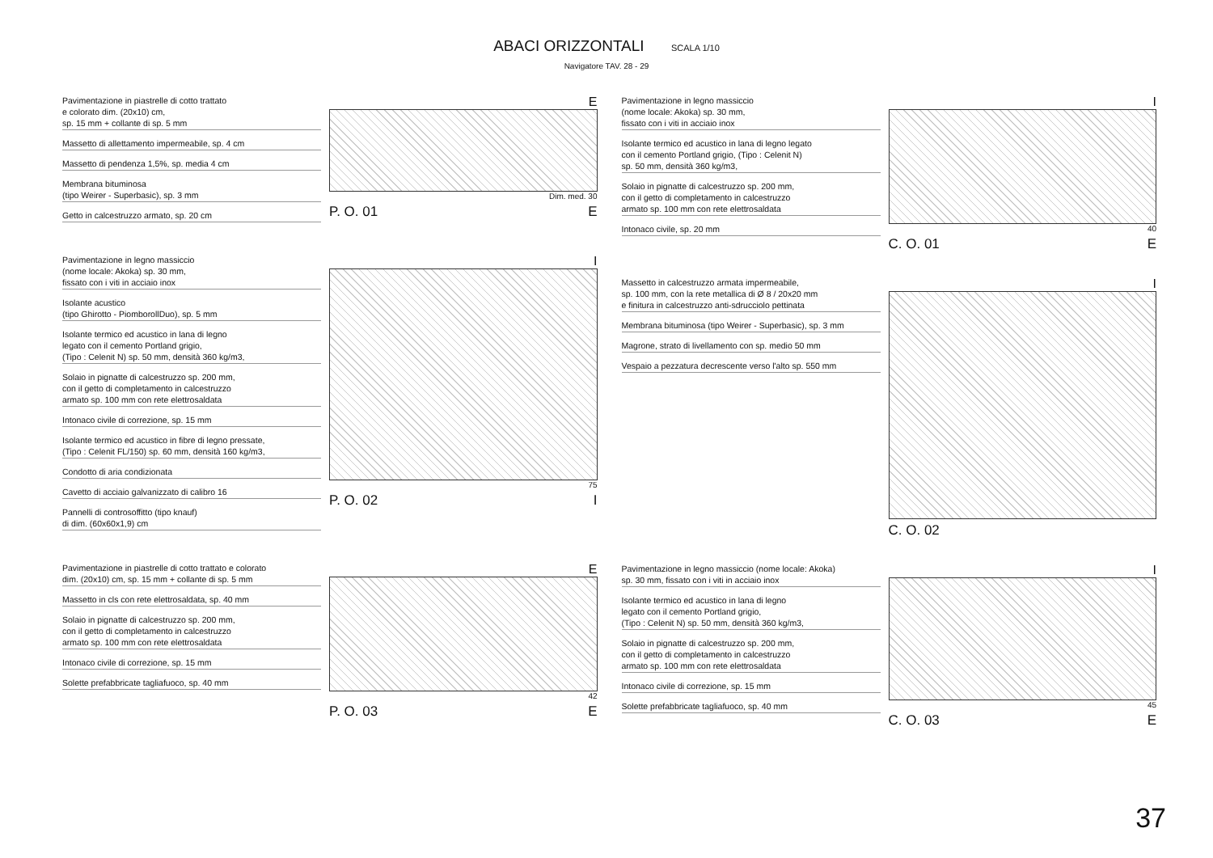ABACI ORIZZONTALI SCALA 1/10
Navigatore TAV. 28 - 29
Pavimentazione in piastrelle di cotto trattato
e colorato dim. (20x10) cm,
sp. 15 mm + collante di sp. 5 mm
Massetto di allettamento impermeabile, sp. 4 cm
Massetto di pendenza 1,5%, sp. media 4 cm
Membrana bituminosa
(tipo Weirer - Superbasic), sp. 3 mm
Getto in calcestruzzo armato, sp. 20 cm
E
Dim. med. 30
P. O. 01 E
Pavimentazione in legno massiccio
(nome locale: Akoka) sp. 30 mm,
fissato con i viti in acciaio inox
Isolante acustico
(tipo Ghirotto - PiomborollDuo), sp. 5 mm
Isolante termico ed acustico in lana di legno
legato con il cemento Portland grigio,
(Tipo : Celenit N) sp. 50 mm, densità 360 kg/m3,
Solaio in pignatte di calcestruzzo sp. 200 mm,
con il getto di completamento in calcestruzzo
armato sp. 100 mm con rete elettrosaldata
Intonaco civile di correzione, sp. 15 mm
Isolante termico ed acustico in fibre di legno pressate,
(Tipo : Celenit FL/150) sp. 60 mm, densità 160 kg/m3,
Condotto di aria condizionata
Cavetto di acciaio galvanizzato di calibro 16
Pannelli di controsoffitto (tipo knauf)
di dim. (60x60x1,9) cm
I
75
P. O. 02 I
Pavimentazione in piastrelle di cotto trattato e colorato
dim. (20x10) cm, sp. 15 mm + collante di sp. 5 mm
Massetto in cls con rete elettrosaldata, sp. 40 mm
Solaio in pignatte di calcestruzzo sp. 200 mm,
con il getto di completamento in calcestruzzo
armato sp. 100 mm con rete elettrosaldata
Intonaco civile di correzione, sp. 15 mm
Solette prefabbricate tagliafuoco, sp. 40 mm
E
42
P. O. 03 E
Pavimentazione in legno massiccio
(nome locale: Akoka) sp. 30 mm,
fissato con i viti in acciaio inox
Isolante termico ed acustico in lana di legno legato
con il cemento Portland grigio, (Tipo : Celenit N)
sp. 50 mm, densità 360 kg/m3,
Solaio in pignatte di calcestruzzo sp. 200 mm,
con il getto di completamento in calcestruzzo
armato sp. 100 mm con rete elettrosaldata
Intonaco civile, sp. 20 mm
I
40
C. O. 01 E
Massetto in calcestruzzo armata impermeabile,
sp. 100 mm, con la rete metallica di Ø 8 / 20x20 mm
e finitura in calcestruzzo anti-sdrucciolo pettinata
Membrana bituminosa (tipo Weirer - Superbasic), sp. 3 mm
Magrone, strato di livellamento con sp. medio 50 mm
Vespaio a pezzatura decrescente verso l'alto sp. 550 mm
I
C. O. 02
Pavimentazione in legno massiccio (nome locale: Akoka)
sp. 30 mm, fissato con i viti in acciaio inox
Isolante termico ed acustico in lana di legno
legato con il cemento Portland grigio,
(Tipo : Celenit N) sp. 50 mm, densità 360 kg/m3,
Solaio in pignatte di calcestruzzo sp. 200 mm,
con il getto di completamento in calcestruzzo
armato sp. 100 mm con rete elettrosaldata
Intonaco civile di correzione, sp. 15 mm
Solette prefabbricate tagliafuoco, sp. 40 mm
I
45
C. O. 03 E
37